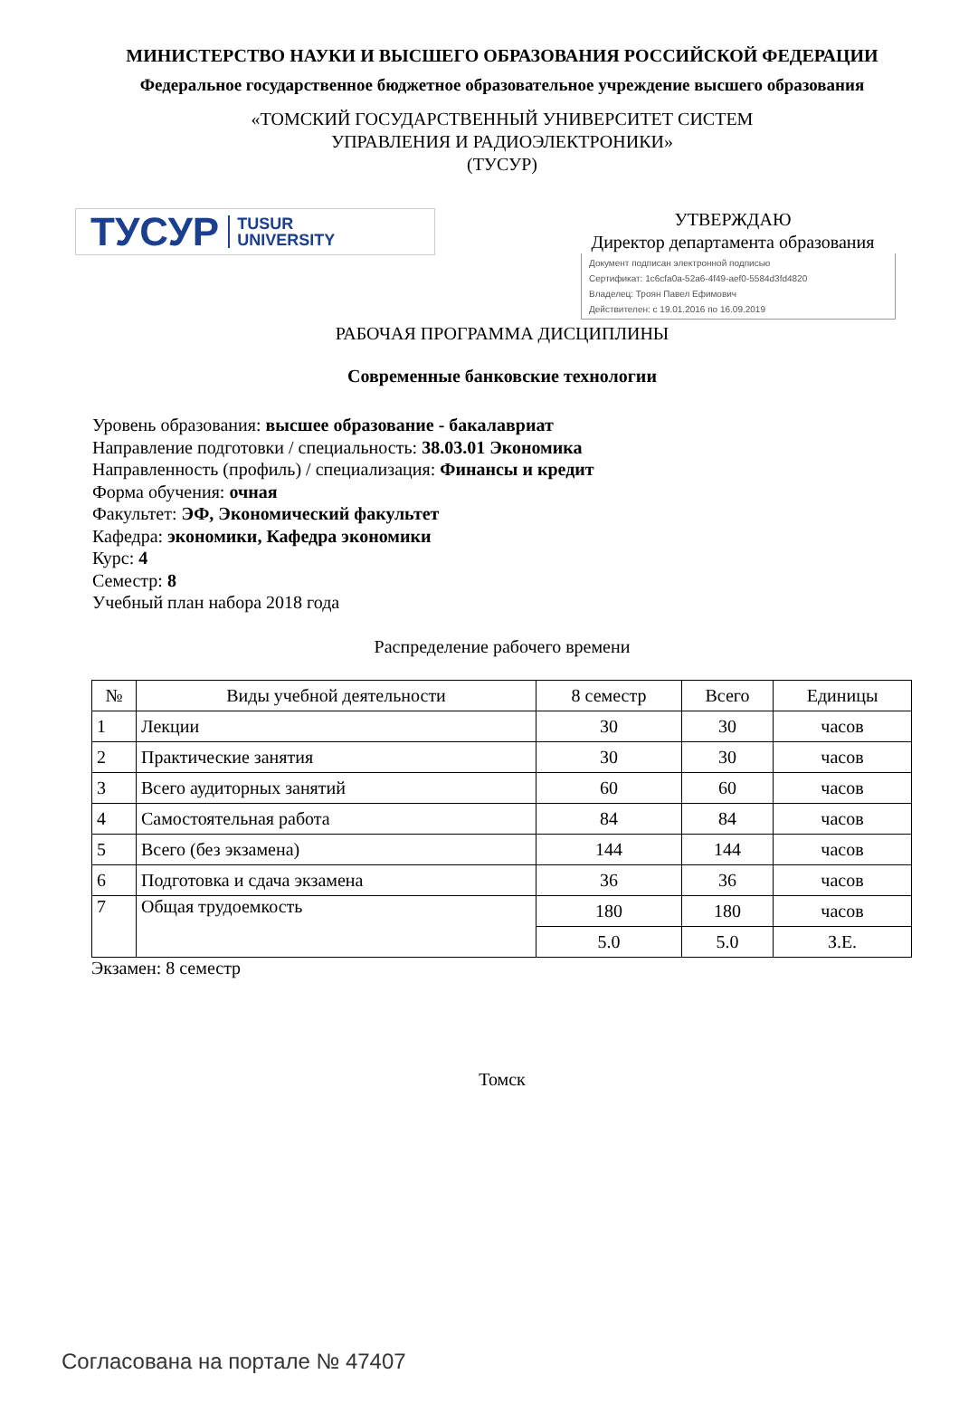МИНИСТЕРСТВО НАУКИ И ВЫСШЕГО ОБРАЗОВАНИЯ РОССИЙСКОЙ ФЕДЕРАЦИИ
Федеральное государственное бюджетное образовательное учреждение высшего образования
«ТОМСКИЙ ГОСУДАРСТВЕННЫЙ УНИВЕРСИТЕТ СИСТЕМ
УПРАВЛЕНИЯ И РАДИОЭЛЕКТРОНИКИ»
(ТУСУР)
ТУСУР TUSUR
UNIVERSITY
УТВЕРЖДАЮ
Директор департамента образования
Документ подписан электронной подписью
Сертификат: 1c6cfa0a-52a6-4f49-aef0-5584d3fd4820
Владелец: Троян Павел Ефимович
Действителен: с 19.01.2016 по 16.09.2019
РАБОЧАЯ ПРОГРАММА ДИСЦИПЛИНЫ
Современные банковские технологии
Уровень образования: высшее образование - бакалавриат
Направление подготовки / специальность: 38.03.01 Экономика
Направленность (профиль) / специализация: Финансы и кредит
Форма обучения: очная
Факультет: ЭФ, Экономический факультет
Кафедра: экономики, Кафедра экономики
Курс: 4
Семестр: 8
Учебный план набора 2018 года
Распределение рабочего времени
| № | Виды учебной деятельности | 8 семестр | Всего | Единицы |
| --- | --- | --- | --- | --- |
| 1 | Лекции | 30 | 30 | часов |
| 2 | Практические занятия | 30 | 30 | часов |
| 3 | Всего аудиторных занятий | 60 | 60 | часов |
| 4 | Самостоятельная работа | 84 | 84 | часов |
| 5 | Всего (без экзамена) | 144 | 144 | часов |
| 6 | Подготовка и сдача экзамена | 36 | 36 | часов |
| 7 | Общая трудоемкость | 180 | 180 | часов |
| | | 5.0 | 5.0 | З.Е. |
Экзамен: 8 семестр
Томск
Согласована на портале № 47407